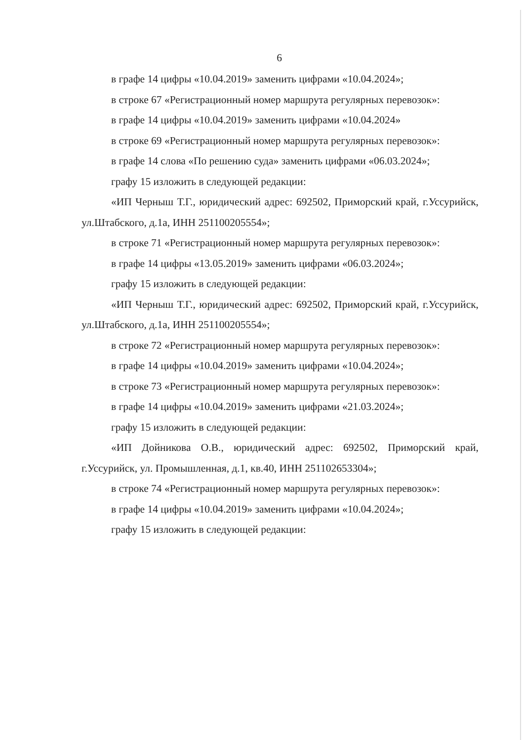6
в графе 14 цифры «10.04.2019» заменить цифрами «10.04.2024»;
в строке 67 «Регистрационный номер маршрута регулярных перевозок»:
в графе 14 цифры «10.04.2019» заменить цифрами «10.04.2024»
в строке 69 «Регистрационный номер маршрута регулярных перевозок»:
в графе 14 слова «По решению суда» заменить цифрами «06.03.2024»;
графу 15 изложить в следующей редакции:
«ИП Черныш Т.Г., юридический адрес: 692502, Приморский край, г.Уссурийск, ул.Штабского, д.1а, ИНН 251100205554»;
в строке 71 «Регистрационный номер маршрута регулярных перевозок»:
в графе 14 цифры «13.05.2019» заменить цифрами «06.03.2024»;
графу 15 изложить в следующей редакции:
«ИП Черныш Т.Г., юридический адрес: 692502, Приморский край, г.Уссурийск, ул.Штабского, д.1а, ИНН 251100205554»;
в строке 72 «Регистрационный номер маршрута регулярных перевозок»:
в графе 14 цифры «10.04.2019» заменить цифрами «10.04.2024»;
в строке 73 «Регистрационный номер маршрута регулярных перевозок»:
в графе 14 цифры «10.04.2019» заменить цифрами «21.03.2024»;
графу 15 изложить в следующей редакции:
«ИП Дойникова О.В., юридический адрес: 692502, Приморский край, г.Уссурийск, ул. Промышленная, д.1, кв.40, ИНН 251102653304»;
в строке 74 «Регистрационный номер маршрута регулярных перевозок»:
в графе 14 цифры «10.04.2019» заменить цифрами «10.04.2024»;
графу 15 изложить в следующей редакции: